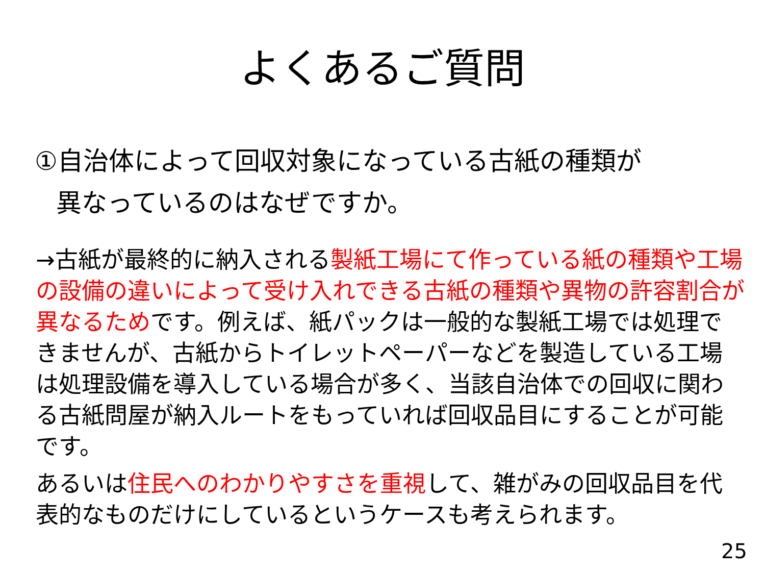よくあるご質問
①自治体によって回収対象になっている古紙の種類が
異なっているのはなぜですか。
→古紙が最終的に納入される製紙工場にて作っている紙の種類や工場の設備の違いによって受け入れできる古紙の種類や異物の許容割合が異なるためです。例えば、紙パックは一般的な製紙工場では処理できませんが、古紙からトイレットペーパーなどを製造している工場は処理設備を導入している場合が多く、当該自治体での回収に関わる古紙問屋が納入ルートをもっていれば回収品目にすることが可能です。
あるいは住民へのわかりやすさを重視して、雑がみの回収品目を代表的なものだけにしているというケースも考えられます。
25